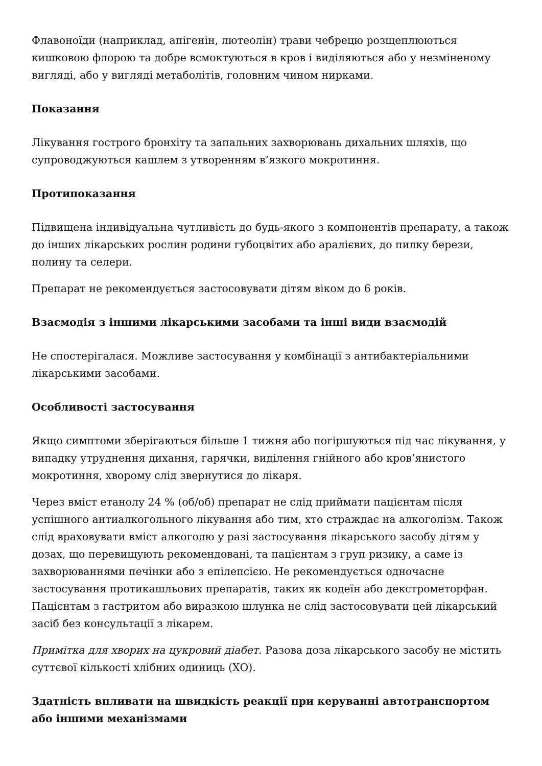Флавоноїди (наприклад, апігенін, лютеолін) трави чебрецю розщеплюються кишковою флорою та добре всмоктуються в кров і виділяються або у незміненому вигляді, або у вигляді метаболітів, головним чином нирками.
Показання
Лікування гострого бронхіту та запальних захворювань дихальних шляхів, що супроводжуються кашлем з утворенням в’язкого мокротиння.
Протипоказання
Підвищена індивідуальна чутливість до будь-якого з компонентів препарату, а також до інших лікарських рослин родини губоцвітих або аралієвих, до пилку берези, полину та селери.
Препарат не рекомендується застосовувати дітям віком до 6 років.
Взаємодія з іншими лікарськими засобами та інші види взаємодій
Не спостерігалася. Можливе застосування у комбінації з антибактеріальними лікарськими засобами.
Особливості застосування
Якщо симптоми зберігаються більше 1 тижня або погіршуються під час лікування, у випадку утруднення дихання, гарячки, виділення гнійного або кров’янистого мокротиння, хворому слід звернутися до лікаря.
Через вміст етанолу 24 % (об/об) препарат не слід приймати пацієнтам після успішного антиалкогольного лікування або тим, хто страждає на алкоголізм. Також слід враховувати вміст алкоголю у разі застосування лікарського засобу дітям у дозах, що перевищують рекомендовані, та пацієнтам з груп ризику, а саме із захворюваннями печінки або з епілепсією. Не рекомендується одночасне застосування протикашльових препаратів, таких як кодеїн або декстрометорфан. Пацієнтам з гастритом або виразкою шлунка не слід застосовувати цей лікарський засіб без консультації з лікарем.
Примітка для хворих на цукровий діабет. Разова доза лікарського засобу не містить суттєвої кількості хлібних одиниць (ХО).
Здатність впливати на швидкість реакції при керуванні автотранспортом або іншими механізмами